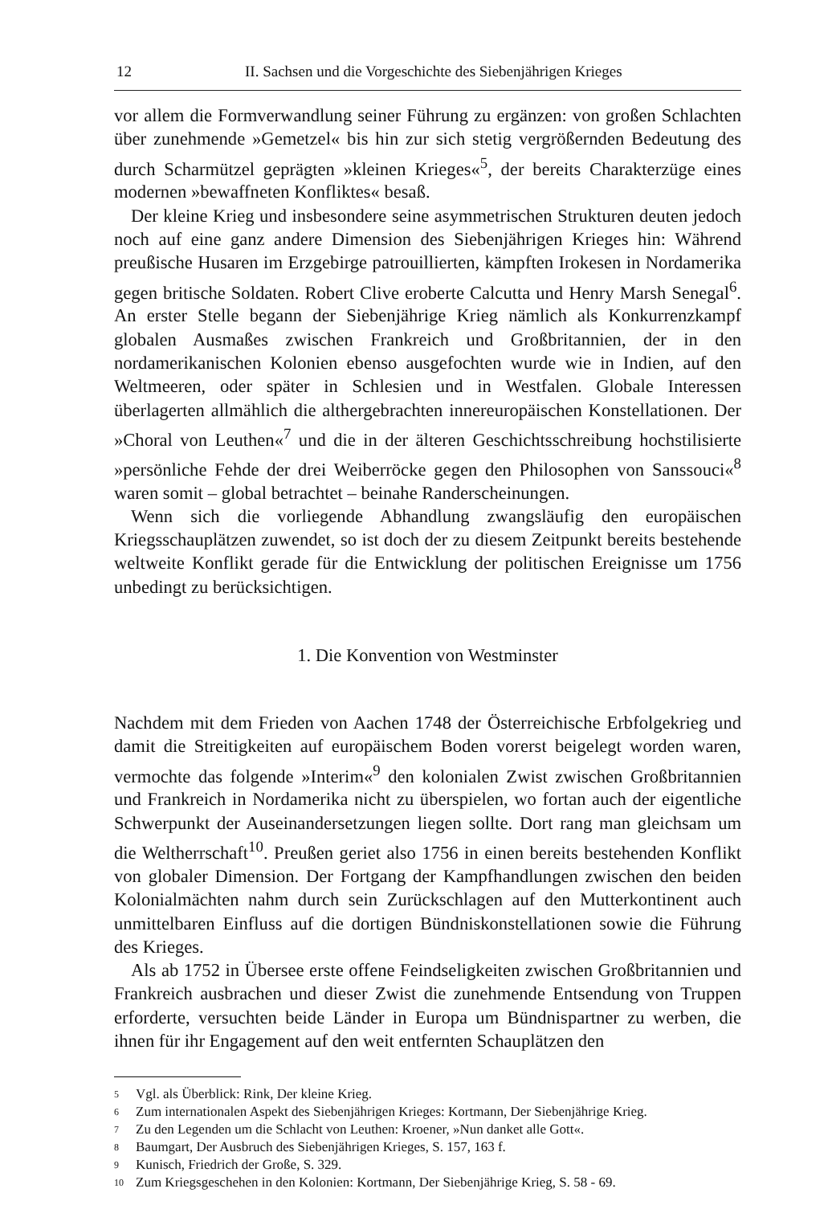12 II. Sachsen und die Vorgeschichte des Siebenjährigen Krieges
vor allem die Formverwandlung seiner Führung zu ergänzen: von großen Schlachten über zunehmende »Gemetzel« bis hin zur sich stetig vergrößernden Bedeutung des durch Scharmützel geprägten »kleinen Krieges«<sup>5</sup>, der bereits Charakterzüge eines modernen »bewaffneten Konfliktes« besaß.
Der kleine Krieg und insbesondere seine asymmetrischen Strukturen deuten jedoch noch auf eine ganz andere Dimension des Siebenjährigen Krieges hin: Während preußische Husaren im Erzgebirge patrouillierten, kämpften Irokesen in Nordamerika gegen britische Soldaten. Robert Clive eroberte Calcutta und Henry Marsh Senegal<sup>6</sup>. An erster Stelle begann der Siebenjährige Krieg nämlich als Konkurrenzkampf globalen Ausmaßes zwischen Frankreich und Großbritannien, der in den nordamerikanischen Kolonien ebenso ausgefochten wurde wie in Indien, auf den Weltmeeren, oder später in Schlesien und in Westfalen. Globale Interessen überlagerten allmählich die althergebrachten innereuropäischen Konstellationen. Der »Choral von Leuthen«<sup>7</sup> und die in der älteren Geschichtsschreibung hochstilisierte »persönliche Fehde der drei Weiberröcke gegen den Philosophen von Sanssouci«<sup>8</sup> waren somit – global betrachtet – beinahe Randerscheinungen.
Wenn sich die vorliegende Abhandlung zwangsläufig den europäischen Kriegsschauplätzen zuwendet, so ist doch der zu diesem Zeitpunkt bereits bestehende weltweite Konflikt gerade für die Entwicklung der politischen Ereignisse um 1756 unbedingt zu berücksichtigen.
1. Die Konvention von Westminster
Nachdem mit dem Frieden von Aachen 1748 der Österreichische Erbfolgekrieg und damit die Streitigkeiten auf europäischem Boden vorerst beigelegt worden waren, vermochte das folgende »Interim«<sup>9</sup> den kolonialen Zwist zwischen Großbritannien und Frankreich in Nordamerika nicht zu überspielen, wo fortan auch der eigentliche Schwerpunkt der Auseinandersetzungen liegen sollte. Dort rang man gleichsam um die Weltherrschaft<sup>10</sup>. Preußen geriet also 1756 in einen bereits bestehenden Konflikt von globaler Dimension. Der Fortgang der Kampfhandlungen zwischen den beiden Kolonialmächten nahm durch sein Zurückschlagen auf den Mutterkontinent auch unmittelbaren Einfluss auf die dortigen Bündniskonstellationen sowie die Führung des Krieges.
Als ab 1752 in Übersee erste offene Feindseligkeiten zwischen Großbritannien und Frankreich ausbrachen und dieser Zwist die zunehmende Entsendung von Truppen erforderte, versuchten beide Länder in Europa um Bündnispartner zu werben, die ihnen für ihr Engagement auf den weit entfernten Schauplätzen den
5 Vgl. als Überblick: Rink, Der kleine Krieg.
6 Zum internationalen Aspekt des Siebenjährigen Krieges: Kortmann, Der Siebenjährige Krieg.
7 Zu den Legenden um die Schlacht von Leuthen: Kroener, »Nun danket alle Gott«.
8 Baumgart, Der Ausbruch des Siebenjährigen Krieges, S. 157, 163 f.
9 Kunisch, Friedrich der Große, S. 329.
10 Zum Kriegsgeschehen in den Kolonien: Kortmann, Der Siebenjährige Krieg, S. 58 - 69.